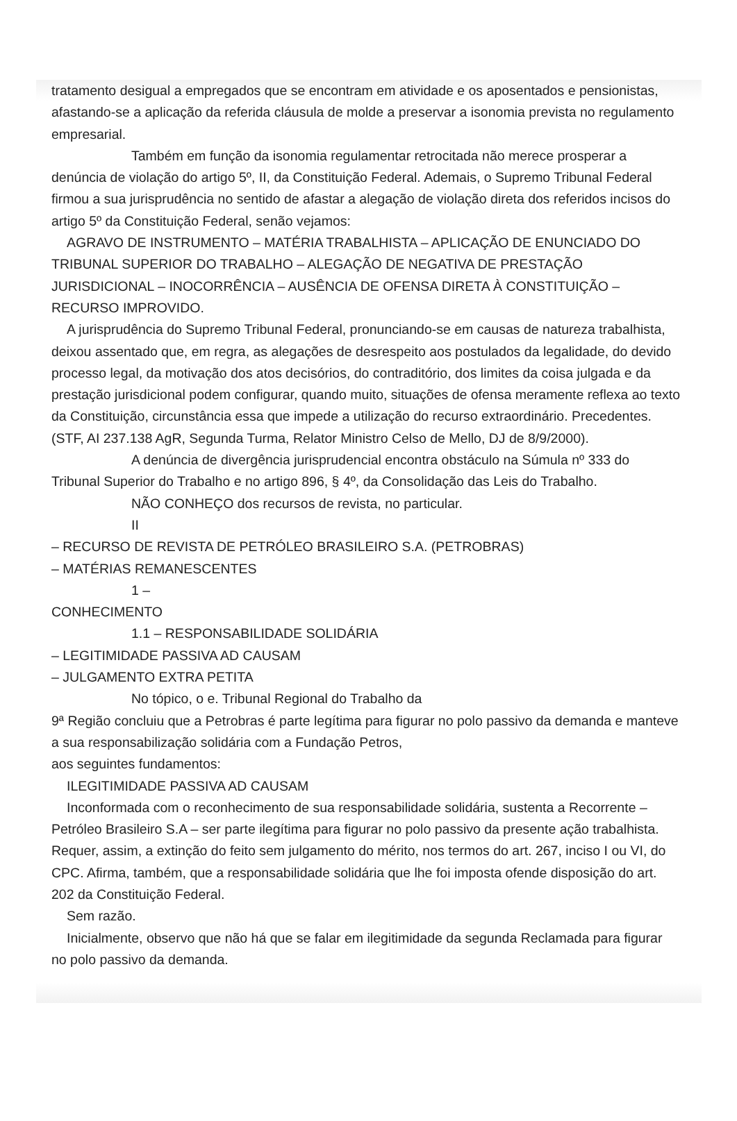tratamento desigual a empregados que se encontram em atividade e os aposentados e pensionistas, afastando-se a aplicação da referida cláusula de molde a preservar a isonomia prevista no regulamento empresarial.
Também em função da isonomia regulamentar retrocitada não merece prosperar a denúncia de violação do artigo 5º, II, da Constituição Federal. Ademais, o Supremo Tribunal Federal firmou a sua jurisprudência no sentido de afastar a alegação de violação direta dos referidos incisos do artigo 5º da Constituição Federal, senão vejamos:
AGRAVO DE INSTRUMENTO – MATÉRIA TRABALHISTA – APLICAÇÃO DE ENUNCIADO DO TRIBUNAL SUPERIOR DO TRABALHO – ALEGAÇÃO DE NEGATIVA DE PRESTAÇÃO JURISDICIONAL – INOCORRÊNCIA – AUSÊNCIA DE OFENSA DIRETA À CONSTITUIÇÃO – RECURSO IMPROVIDO.
A jurisprudência do Supremo Tribunal Federal, pronunciando-se em causas de natureza trabalhista, deixou assentado que, em regra, as alegações de desrespeito aos postulados da legalidade, do devido processo legal, da motivação dos atos decisórios, do contraditório, dos limites da coisa julgada e da prestação jurisdicional podem configurar, quando muito, situações de ofensa meramente reflexa ao texto da Constituição, circunstância essa que impede a utilização do recurso extraordinário. Precedentes.(STF, AI 237.138 AgR, Segunda Turma, Relator Ministro Celso de Mello, DJ de 8/9/2000).
A denúncia de divergência jurisprudencial encontra obstáculo na Súmula nº 333 do Tribunal Superior do Trabalho e no artigo 896, § 4º, da Consolidação das Leis do Trabalho.
NÃO CONHEÇO dos recursos de revista, no particular.
II
– RECURSO DE REVISTA DE PETRÓLEO BRASILEIRO S.A. (PETROBRAS)
– MATÉRIAS REMANESCENTES
1 –
CONHECIMENTO
1.1 – RESPONSABILIDADE SOLIDÁRIA
– LEGITIMIDADE PASSIVA AD CAUSAM
– JULGAMENTO EXTRA PETITA
No tópico, o e. Tribunal Regional do Trabalho da
9ª Região concluiu que a Petrobras é parte legítima para figurar no polo passivo da demanda e manteve a sua responsabilização solidária com a Fundação Petros,
aos seguintes fundamentos:
ILEGITIMIDADE PASSIVA AD CAUSAM
Inconformada com o reconhecimento de sua responsabilidade solidária, sustenta a Recorrente – Petróleo Brasileiro S.A – ser parte ilegítima para figurar no polo passivo da presente ação trabalhista. Requer, assim, a extinção do feito sem julgamento do mérito, nos termos do art. 267, inciso I ou VI, do CPC. Afirma, também, que a responsabilidade solidária que lhe foi imposta ofende disposição do art. 202 da Constituição Federal.
Sem razão.
Inicialmente, observo que não há que se falar em ilegitimidade da segunda Reclamada para figurar no polo passivo da demanda.